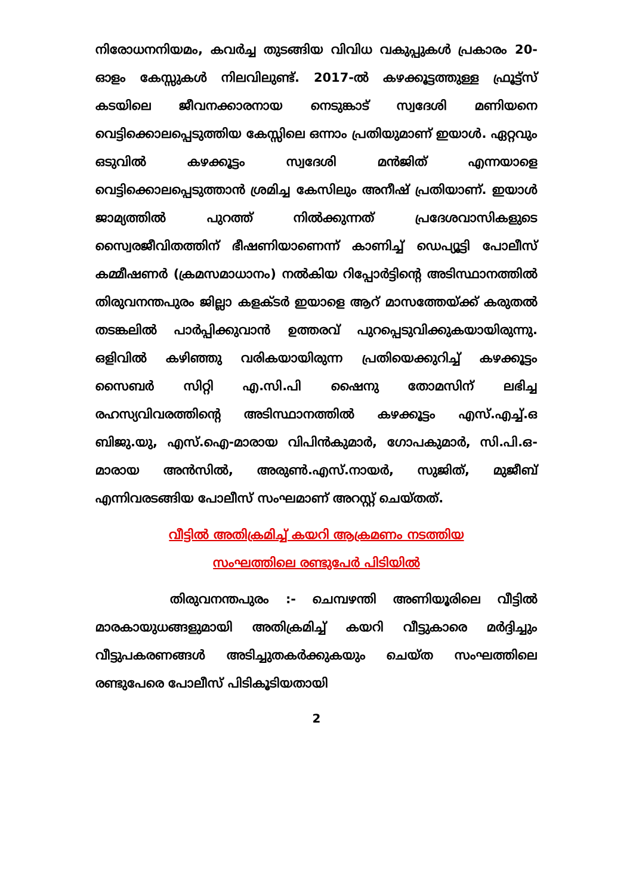നിരോധനനിയമം, കവർച്ച തുടങ്ങിയ വിവിധ വകുപ്പുകൾ പ്രകാരം 20-ഓളം കേസ്സുകൾ നിലവിലുണ്ട്. 2017-ൽ കഴക്കൂട്ടത്തുള്ള ഫ്രൂട്ട്സ് കടയിലെ ജീവനക്കാരനായ നെടുങ്കാട് സ്വദേശി മണിയനെ വെട്ടിക്കൊലപ്പെടുത്തിയ കേസ്സിലെ ഒന്നാം പ്രതിയുമാണ് ഇയാൾ. ഏറ്റവും ഒടുവിൽ കഴക്കൂട്ടം സ്വദേശി മൻജിത് എന്നയാളെ വെട്ടിക്കൊലപ്പെടുത്താൻ ശ്രമിച്ച കേസിലും അനീഷ് പ്രതിയാണ്. ഇയാൾ ജാമ്യത്തിൽ പുറത്ത് നിൽക്കുന്നത് പ്രദേശവാസികളുടെ സ്വൈരജീവിതത്തിന് ഭീഷണിയാണെന്ന് കാണിച്ച് ഡെപ്യൂട്ടി പോലീസ് കമ്മീഷണർ (ക്രമസമാധാനം) നൽകിയ റിപ്പോർട്ടിന്റെ അടിസ്ഥാനത്തിൽ തിരുവനന്തപുരം ജില്ലാ കളക്ടർ ഇയാളെ ആറ് മാസത്തേയ്ക്ക് കരുതൽ തടങ്കലിൽ പാർപ്പിക്കുവാൻ ഉത്തരവ് പുറപ്പെടുവിക്കുകയായിരുന്നു. ഒളിവിൽ കഴിഞ്ഞു വരികയായിരുന്ന പ്രതിയെക്കുറിച്ച് കഴക്കൂട്ടം സൈബർ സിറ്റി എ.സി.പി ഷൈനു തോമസിന് ലഭിച്ച രഹസ്യവിവരത്തിന്റെ അടിസ്ഥാനത്തിൽ കഴക്കൂട്ടം എസ്.എച്ച്.ഒ ബിജു.യു, എസ്.ഐ-മാരായ വിപിൻകുമാർ, ഗോപകുമാർ, സി.പി.ഒ-മാരായ അൻസിൽ, അരുൺ.എസ്.നായർ, സുജിത്, മുജീബ് എന്നിവരടങ്ങിയ പോലീസ് സംഘമാണ് അറസ്റ്റ് ചെയ്തത്.
വീട്ടിൽ അതിക്രമിച്ച് കയറി ആക്രമണം നടത്തിയ
സംഘത്തിലെ രണ്ടുപേർ പിടിയിൽ
തിരുവനന്തപുരം :- ചെമ്പഴന്തി അണിയൂരിലെ വീട്ടിൽ മാരകായുധങ്ങളുമായി അതിക്രമിച്ച് കയറി വീട്ടുകാരെ മർദ്ദിച്ചും വീട്ടുപകരണങ്ങൾ അടിച്ചുതകർക്കുകയും ചെയ്ത സംഘത്തിലെ രണ്ടുപേരെ പോലീസ് പിടികൂടിയതായി
2